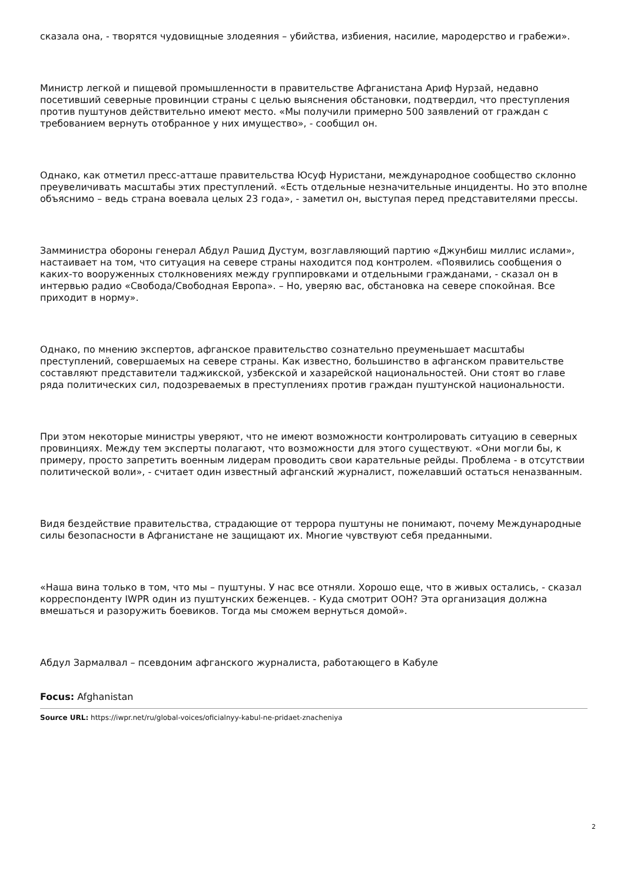сказала она, - творятся чудовищные злодеяния – убийства, избиения, насилие, мародерство и грабежи».
Министр легкой и пищевой промышленности в правительстве Афганистана Ариф Нурзай, недавно посетивший северные провинции страны с целью выяснения обстановки, подтвердил, что преступления против пуштунов действительно имеют место. «Мы получили примерно 500 заявлений от граждан с требованием вернуть отобранное у них имущество», - сообщил он.
Однако, как отметил пресс-атташе правительства Юсуф Нуристани, международное сообщество склонно преувеличивать масштабы этих преступлений. «Есть отдельные незначительные инциденты. Но это вполне объяснимо – ведь страна воевала целых 23 года», - заметил он, выступая перед представителями прессы.
Замминистра обороны генерал Абдул Рашид Дустум, возглавляющий партию «Джунбиш миллис ислами», настаивает на том, что ситуация на севере страны находится под контролем. «Появились сообщения о каких-то вооруженных столкновениях между группировками и отдельными гражданами, - сказал он в интервью радио «Свобода/Свободная Европа». – Но, уверяю вас, обстановка на севере спокойная. Все приходит в норму».
Однако, по мнению экспертов, афганское правительство сознательно преуменьшает масштабы преступлений, совершаемых на севере страны. Как известно, большинство в афганском правительстве составляют представители таджикской, узбекской и хазарейской национальностей. Они стоят во главе ряда политических сил, подозреваемых в преступлениях против граждан пуштунской национальности.
При этом некоторые министры уверяют, что не имеют возможности контролировать ситуацию в северных провинциях. Между тем эксперты полагают, что возможности для этого существуют. «Они могли бы, к примеру, просто запретить военным лидерам проводить свои карательные рейды. Проблема - в отсутствии политической воли», - считает один известный афганский журналист, пожелавший остаться неназванным.
Видя бездействие правительства, страдающие от террора пуштуны не понимают, почему Международные силы безопасности в Афганистане не защищают их. Многие чувствуют себя преданными.
«Наша вина только в том, что мы – пуштуны. У нас все отняли. Хорошо еще, что в живых остались, - сказал корреспонденту IWPR один из пуштунских беженцев. - Куда смотрит ООН? Эта организация должна вмешаться и разоружить боевиков. Тогда мы сможем вернуться домой».
Абдул Зармалвал – псевдоним афганского журналиста, работающего в Кабуле
Focus: Afghanistan
Source URL: https://iwpr.net/ru/global-voices/oficialnyy-kabul-ne-pridaet-znacheniya
2